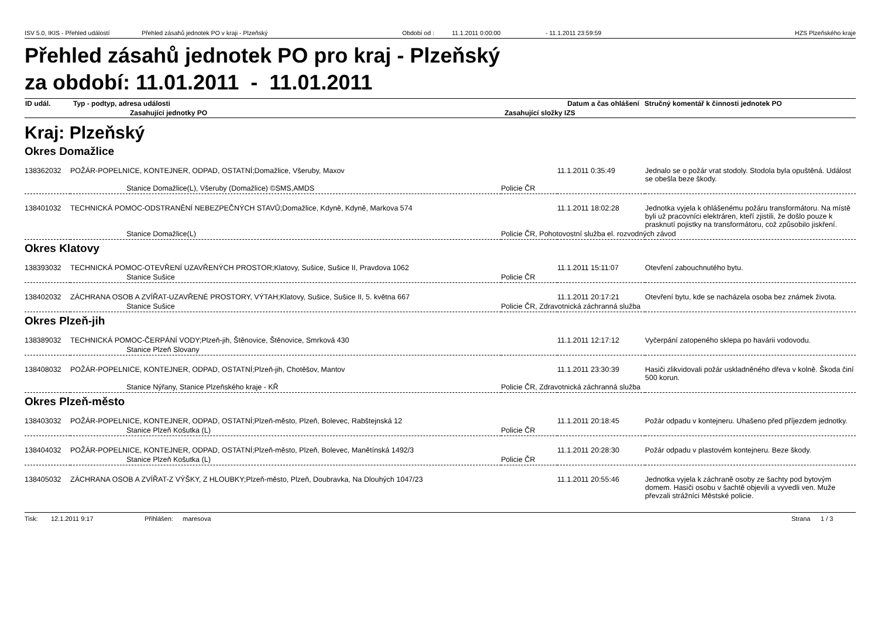ISV 5.0, IKIS - Přehled událostí Přehled zásahů jednotek PO v kraji - Plzeňský Období od : 11.1.2011 0:00:00 - 11.1.2011 23:59:59 HZS Plzeňského kraje
Přehled zásahů jednotek PO pro kraj - Plzeňský
za období: 11.01.2011 - 11.01.2011
| ID udál. | Typ - podtyp, adresa události | | Datum a čas ohlášení | Stručný komentář k činnosti jednotek PO |
| --- | --- | --- | --- | --- |
| | Zasahující jednotky PO | Zasahující složky IZS | | |
Kraj: Plzeňský
Okres Domažlice
| 138362032 | POŽÁR-POPELNICE, KONTEJNER, ODPAD, OSTATNÍ;Domažlice, Všeruby, Maxov | | 11.1.2011 0:35:49 | Jednalo se o požár vrat stodoly. Stodola byla opuštěná. Událost se obešla beze škody. |
| | Stanice Domažlice(L), Všeruby (Domažlice) ©SMS,AMDS | Policie ČR | | |
| 138401032 | TECHNICKÁ POMOC-ODSTRANĚNÍ NEBEZPEČNÝCH STAVŮ;Domažlice, Kdyně, Kdyně, Markova 574 | | 11.1.2011 18:02:28 | Jednotka vyjela k ohlášenému požáru transformátoru. Na místě byli už pracovníci elektráren, kteří zjistili, že došlo pouze k prasknutí pojistky na transformátoru, což způsobilo jiskření. |
| | Stanice Domažlice(L) | Policie ČR, Pohotovostní služba el. rozvodných závod | | |
Okres Klatovy
| 138393032 | TECHNICKÁ POMOC-OTEVŘENÍ UZAVŘENÝCH PROSTOR;Klatovy, Sušice, Sušice II, Pravdova 1062 | | 11.1.2011 15:11:07 | Otevření zabouchnutého bytu. |
| | Stanice Sušice | Policie ČR | | |
| 138402032 | ZÁCHRANA OSOB A ZVÍŘAT-UZAVŘENÉ PROSTORY, VÝTAH;Klatovy, Sušice, Sušice II, 5. května 667 | | 11.1.2011 20:17:21 | Otevření bytu, kde se nacházela osoba bez známek života. |
| | Stanice Sušice | Policie ČR, Zdravotnická záchranná služba | | |
Okres Plzeň-jih
| 138389032 | TECHNICKÁ POMOC-ČERPÁNÍ VODY;Plzeň-jih, Štěnovice, Štěnovice, Smrková 430 | | 11.1.2011 12:17:12 | Vyčerpání zatopeného sklepa po havárii vodovodu. |
| | Stanice Plzeň Slovany | | | |
| 138408032 | POŽÁR-POPELNICE, KONTEJNER, ODPAD, OSTATNÍ;Plzeň-jih, Chotěšov, Mantov | | 11.1.2011 23:30:39 | Hasiči zlikvidovali požár uskladněného dřeva v kolně. Škoda činí 500 korun. |
| | Stanice Nýřany, Stanice Plzeňského kraje - KŘ | Policie ČR, Zdravotnická záchranná služba | | |
Okres Plzeň-město
| 138403032 | POŽÁR-POPELNICE, KONTEJNER, ODPAD, OSTATNÍ;Plzeň-město, Plzeň, Bolevec, Rabštejnská 12 | | 11.1.2011 20:18:45 | Požár odpadu v kontejneru. Uhašeno před příjezdem jednotky. |
| | Stanice Plzeň Košutka (L) | Policie ČR | | |
| 138404032 | POŽÁR-POPELNICE, KONTEJNER, ODPAD, OSTATNÍ;Plzeň-město, Plzeň, Bolevec, Manětínská 1492/3 | | 11.1.2011 20:28:30 | Požár odpadu v plastovém kontejneru. Beze škody. |
| | Stanice Plzeň Košutka (L) | Policie ČR | | |
| 138405032 | ZÁCHRANA OSOB A ZVÍŘAT-Z VÝŠKY, Z HLOUBKY;Plzeň-město, Plzeň, Doubravka, Na Dlouhých 1047/23 | | 11.1.2011 20:55:46 | Jednotka vyjela k záchraně osoby ze šachty pod bytovým domem. Hasiči osobu v šachtě objevili a vyvedli ven. Muže převzali strážníci Městské policie. |
Tisk: 12.1.2011 9:17 Přihlášen: maresova Strana 1 / 3